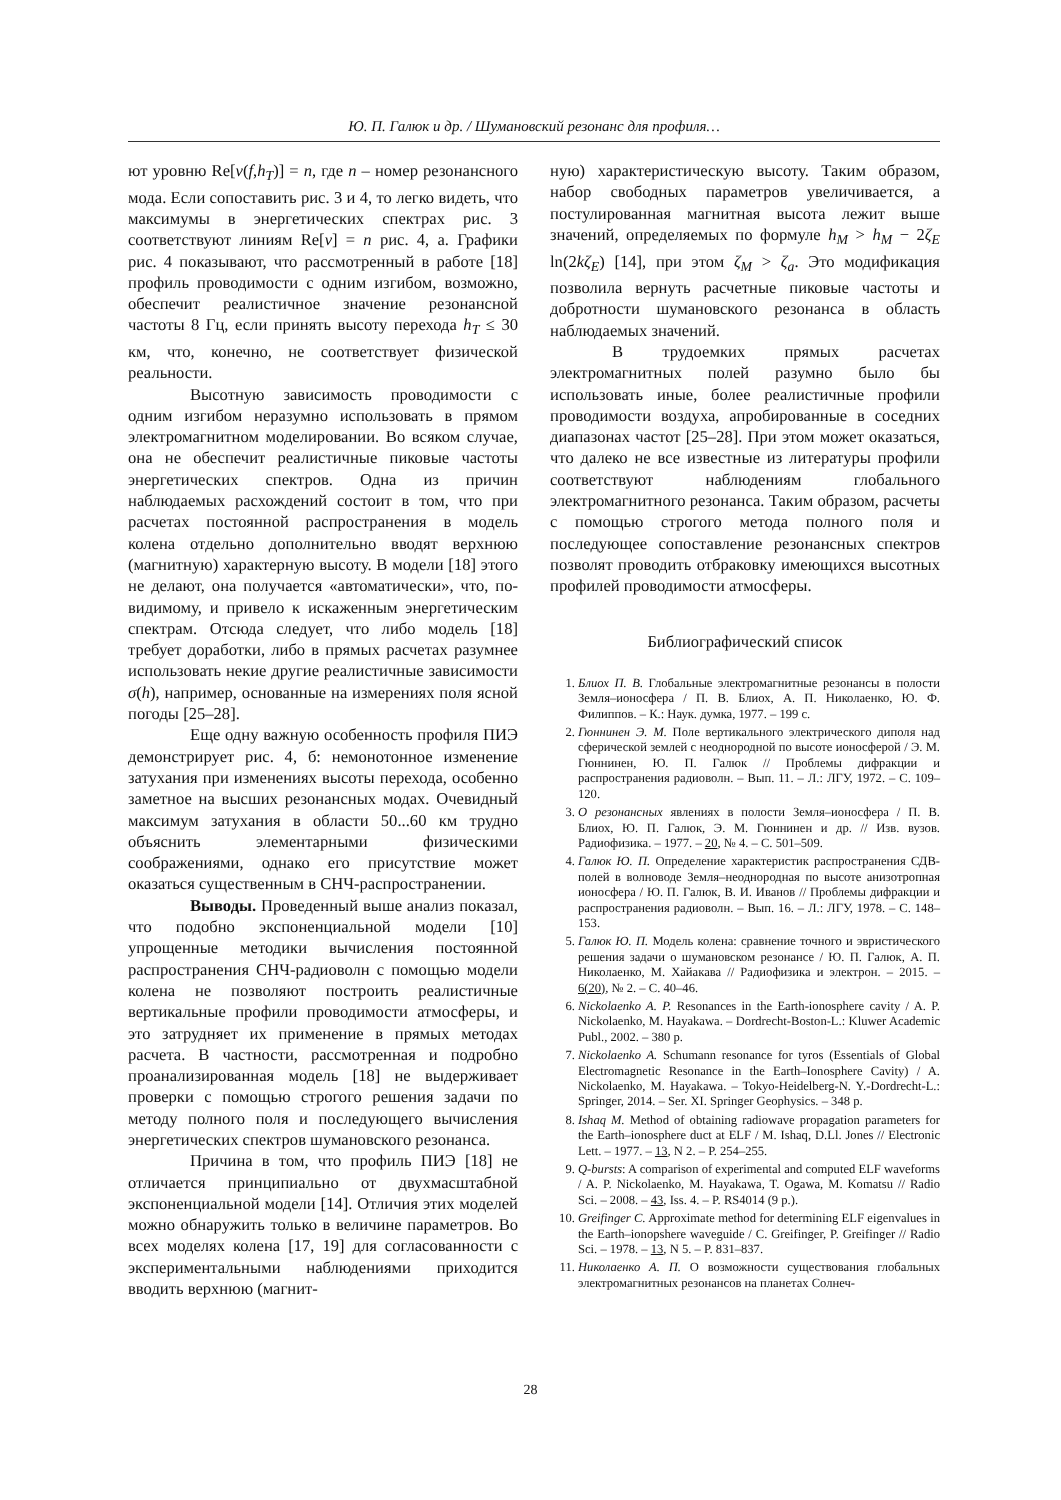Ю. П. Галюк и др. / Шумановский резонанс для профиля…
ют уровню Re[ν(f,h<sub>T</sub>)] = n, где n – номер резонансного мода. Если сопоставить рис. 3 и 4, то легко видеть, что максимумы в энергетических спектрах рис. 3 соответствуют линиям Re[ν] = n рис. 4, а. Графики рис. 4 показывают, что рассмотренный в работе [18] профиль проводимости с одним изгибом, возможно, обеспечит реалистичное значение резонансной частоты 8 Гц, если принять высоту перехода h<sub>T</sub> ≤ 30 км, что, конечно, не соответствует физической реальности.
Высотную зависимость проводимости с одним изгибом неразумно использовать в прямом электромагнитном моделировании. Во всяком случае, она не обеспечит реалистичные пиковые частоты энергетических спектров. Одна из причин наблюдаемых расхождений состоит в том, что при расчетах постоянной распространения в модель колена отдельно дополнительно вводят верхнюю (магнитную) характерную высоту. В модели [18] этого не делают, она получается «автоматически», что, по-видимому, и привело к искаженным энергетическим спектрам. Отсюда следует, что либо модель [18] требует доработки, либо в прямых расчетах разумнее использовать некие другие реалистичные зависимости σ(h), например, основанные на измерениях поля ясной погоды [25–28].
Еще одну важную особенность профиля ПИЭ демонстрирует рис. 4, б: немонотонное изменение затухания при изменениях высоты перехода, особенно заметное на высших резонансных модах. Очевидный максимум затухания в области 50...60 км трудно объяснить элементарными физическими соображениями, однако его присутствие может оказаться существенным в СНЧ-распространении.
Выводы. Проведенный выше анализ показал, что подобно экспоненциальной модели [10] упрощенные методики вычисления постоянной распространения СНЧ-радиоволн с помощью модели колена не позволяют построить реалистичные вертикальные профили проводимости атмосферы, и это затрудняет их применение в прямых методах расчета. В частности, рассмотренная и подробно проанализированная модель [18] не выдерживает проверки с помощью строгого решения задачи по методу полного поля и последующего вычисления энергетических спектров шумановского резонанса.
Причина в том, что профиль ПИЭ [18] не отличается принципиально от двухмасштабной экспоненциальной модели [14]. Отличия этих моделей можно обнаружить только в величине параметров. Во всех моделях колена [17, 19] для согласованности с экспериментальными наблюдениями приходится вводить верхнюю (магнит-
ную) характеристическую высоту. Таким образом, набор свободных параметров увеличивается, а постулированная магнитная высота лежит выше значений, определяемых по формуле h<sub>M</sub> > h<sub>M</sub> − 2ζ<sub>E</sub> ln(2kζ<sub>E</sub>) [14], при этом ζ<sub>M</sub> > ζ<sub>a</sub>. Это модификация позволила вернуть расчетные пиковые частоты и добротности шумановского резонанса в область наблюдаемых значений.
В трудоемких прямых расчетах электромагнитных полей разумно было бы использовать иные, более реалистичные профили проводимости воздуха, апробированные в соседних диапазонах частот [25–28]. При этом может оказаться, что далеко не все известные из литературы профили соответствуют наблюдениям глобального электромагнитного резонанса. Таким образом, расчеты с помощью строгого метода полного поля и последующее сопоставление резонансных спектров позволят проводить отбраковку имеющихся высотных профилей проводимости атмосферы.
Библиографический список
1. Блиох П. В. Глобальные электромагнитные резонансы в полости Земля–ионосфера / П. В. Блиох, А. П. Николаенко, Ю. Ф. Филиппов. – К.: Наук. думка, 1977. – 199 с.
2. Гюннинен Э. М. Поле вертикального электрического диполя над сферической землей с неоднородной по высоте ионосферой / Э. М. Гюннинен, Ю. П. Галюк // Проблемы дифракции и распространения радиоволн. – Вып. 11. – Л.: ЛГУ, 1972. – С. 109–120.
3. О резонансных явлениях в полости Земля–ионосфера / П. В. Блиох, Ю. П. Галюк, Э. М. Гюннинен и др. // Изв. вузов. Радиофизика. – 1977. – 20, № 4. – С. 501–509.
4. Галюк Ю. П. Определение характеристик распространения СДВ-полей в волноводе Земля–неоднородная по высоте анизотропная ионосфера / Ю. П. Галюк, В. И. Иванов // Проблемы дифракции и распространения радиоволн. – Вып. 16. – Л.: ЛГУ, 1978. – С. 148–153.
5. Галюк Ю. П. Модель колена: сравнение точного и эвристического решения задачи о шумановском резонансе / Ю. П. Галюк, А. П. Николаенко, М. Хайакава // Радиофизика и электрон. – 2015. – 6(20), № 2. – С. 40–46.
6. Nickolaenko A. P. Resonances in the Earth-ionosphere cavity / A. P. Nickolaenko, M. Hayakawa. – Dordrecht-Boston-L.: Kluwer Academic Publ., 2002. – 380 p.
7. Nickolaenko A. Schumann resonance for tyros (Essentials of Global Electromagnetic Resonance in the Earth–Ionosphere Cavity) / A. Nickolaenko, M. Hayakawa. – Tokyo-Heidelberg-N. Y.-Dordrecht-L.: Springer, 2014. – Ser. XI. Springer Geophysics. – 348 p.
8. Ishaq M. Method of obtaining radiowave propagation parameters for the Earth–ionosphere duct at ELF / M. Ishaq, D.Ll. Jones // Electronic Lett. – 1977. – 13, N 2. – P. 254–255.
9. Q-bursts: A comparison of experimental and computed ELF waveforms / A. P. Nickolaenko, M. Hayakawa, T. Ogawa, M. Komatsu // Radio Sci. – 2008. – 43, Iss. 4. – P. RS4014 (9 p.).
10. Greifinger C. Approximate method for determining ELF eigenvalues in the Earth–ionopshere waveguide / C. Greifinger, P. Greifinger // Radio Sci. – 1978. – 13, N 5. – P. 831–837.
11. Николаенко А. П. О возможности существования глобальных электромагнитных резонансов на планетах Солнеч-
28